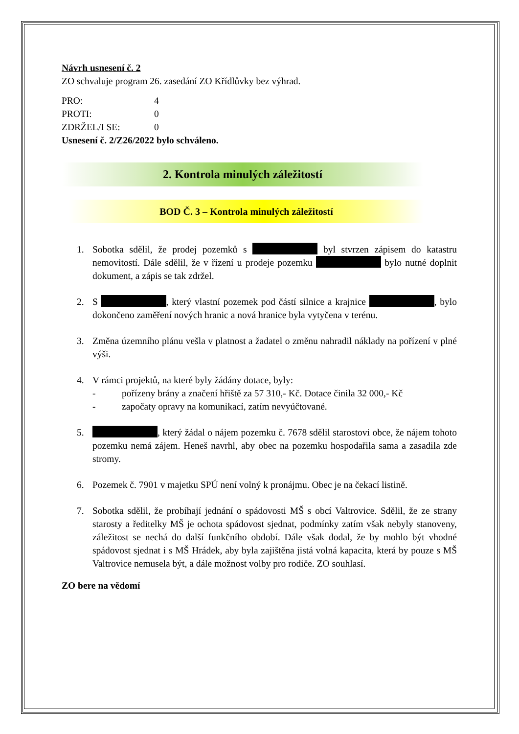Návrh usnesení č. 2
ZO schvaluje program 26. zasedání ZO Křídlůvky bez výhrad.
| PRO: | 4 |
| PROTI: | 0 |
| ZDRŽEL/I SE: | 0 |
Usnesení č. 2/Z26/2022 bylo schváleno.
2. Kontrola minulých záležitostí
BOD Č. 3 – Kontrola minulých záležitostí
1. Sobotka sdělil, že prodej pozemků s byl stvrzen zápisem do katastru nemovitostí. Dále sdělil, že v řízení u prodeje pozemku bylo nutné doplnit dokument, a zápis se tak zdržel.
2. S , který vlastní pozemek pod částí silnice a krajnice , bylo dokončeno zaměření nových hranic a nová hranice byla vytyčena v terénu.
3. Změna územního plánu vešla v platnost a žadatel o změnu nahradil náklady na pořízení v plné výši.
4. V rámci projektů, na které byly žádány dotace, byly:
- pořízeny brány a značení hřiště za 57 310,- Kč. Dotace činila 32 000,- Kč
- započaty opravy na komunikací, zatím nevyúčtované.
5. , který žádal o nájem pozemku č. 7678 sdělil starostovi obce, že nájem tohoto pozemku nemá zájem. Heneš navrhl, aby obec na pozemku hospodařila sama a zasadila zde stromy.
6. Pozemek č. 7901 v majetku SPÚ není volný k pronájmu. Obec je na čekací listině.
7. Sobotka sdělil, že probíhají jednání o spádovosti MŠ s obcí Valtrovice. Sdělil, že ze strany starosty a ředitelky MŠ je ochota spádovost sjednat, podmínky zatím však nebyly stanoveny, záležitost se nechá do další funkčního období. Dále však dodal, že by mohlo být vhodné spádovost sjednat i s MŠ Hrádek, aby byla zajištěna jistá volná kapacita, která by pouze s MŠ Valtrovice nemusela být, a dále možnost volby pro rodiče. ZO souhlasí.
ZO bere na vědomí